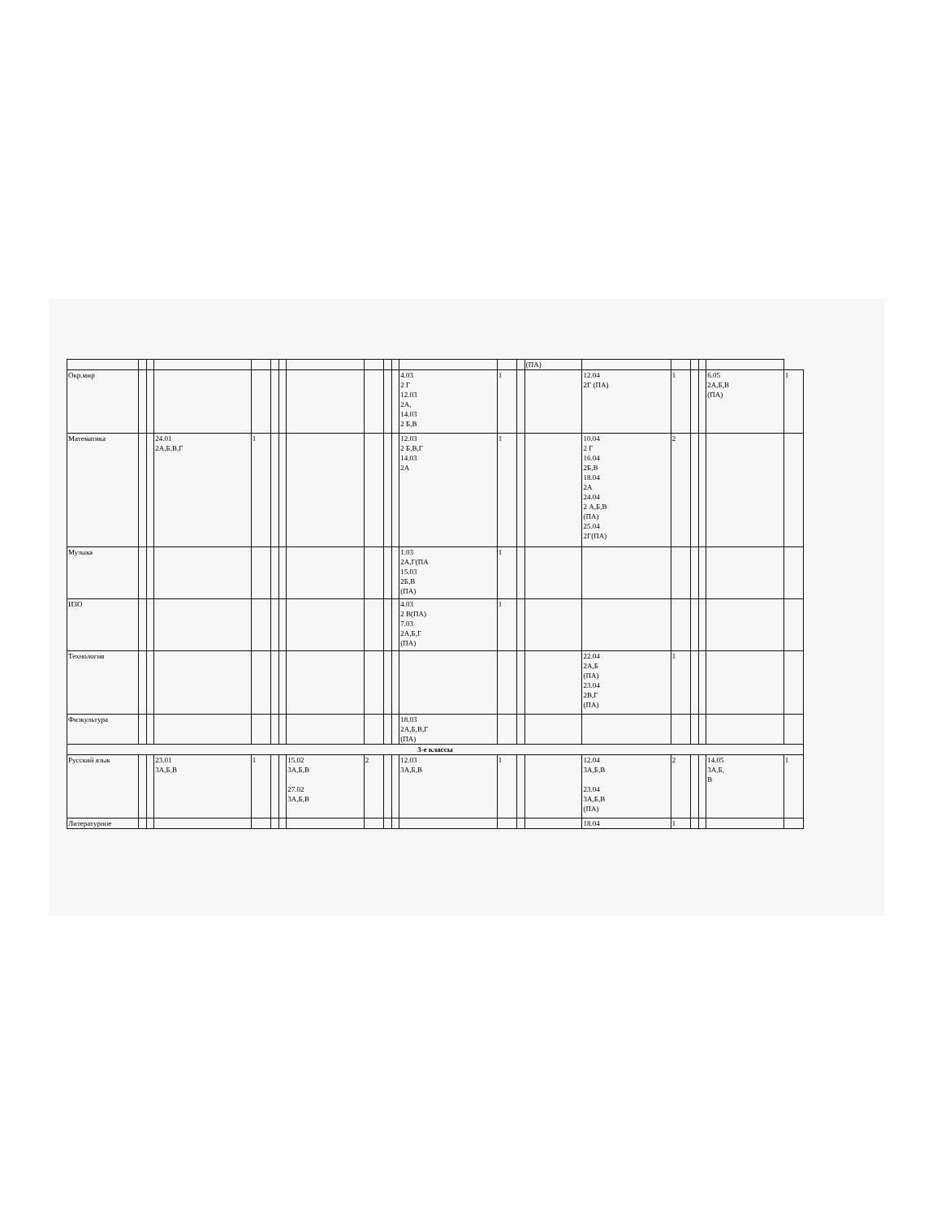| | | | | | | | | | | | | | | (ПА) | | | | | | |
| Окр.мир | | | | | | | | | | | 4.03 2 Г 12.03 2А, 14.03 2 Б,В | 1 | | | 12.04 2Г (ПА) | 1 | | | 6.05 2А,Б,В (ПА) | 1 |
| Математика | | | 24.01 2А,Б,В,Г | 1 | | | | | | | 12.03 2 Б,В,Г 14.03 2А | 1 | | | 10.04 2 Г 16.04 2Б,В 18.04 2А 24.04 2 А,Б,В (ПА) 25.04 2Г(ПА) | 2 | | | | |
| Музыка | | | | | | | | | | | 1.03 2А,Г(ПА 15.03 2Б,В (ПА) | 1 | | | | | | | | |
| ИЗО | | | | | | | | | | | 4.03 2 В(ПА) 7.03 2А,Б,Г (ПА) | 1 | | | | | | | | |
| Технология | | | | | | | | | | | | | | | 22.04 2А,Б (ПА) 23.04 2В,Г (ПА) | 1 | | | | |
| Физкультура | | | | | | | | | | | 18.03 2А,Б,В,Г (ПА) | | | | | | | | | |
| 3-е классы | | | | | | | | | | | | | | | | | | | | |
| Русский язык | | | 23.01 3А,Б,В | 1 | | | 15.02 3А,Б,В 27.02 3А,Б,В | 2 | | | 12.03 3А,Б,В | 1 | | | 12.04 3А,Б,В 23.04 3А,Б,В (ПА) | 2 | | | 14.05 3А,Б, В | 1 |
| Литературное | | | | | | | | | | | | | | | 18.04 | 1 | | | | |